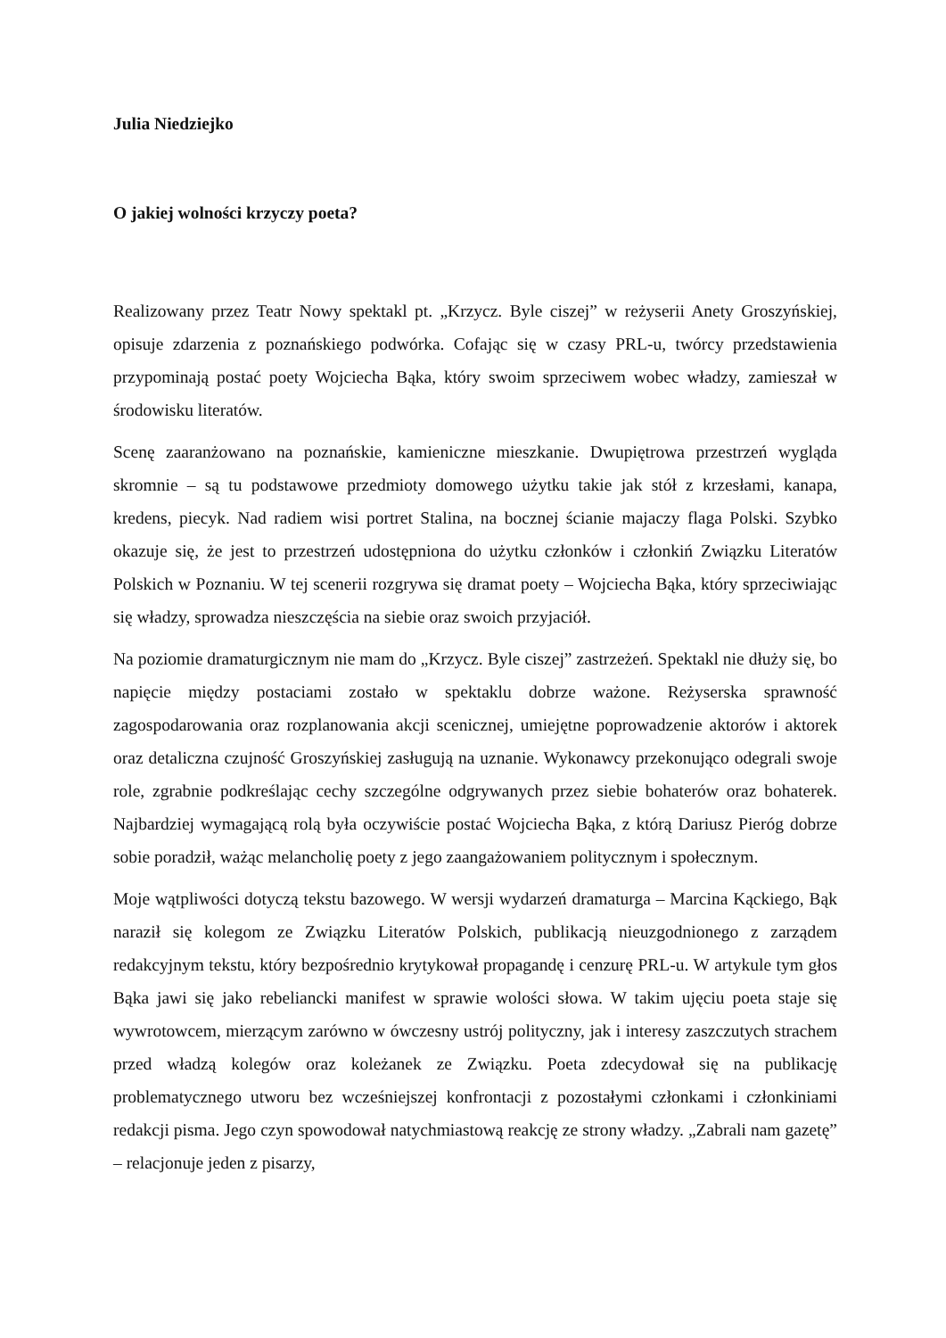Julia Niedziejko
O jakiej wolności krzyczy poeta?
Realizowany przez Teatr Nowy spektakl pt. „Krzycz. Byle ciszej” w reżyserii Anety Groszyńskiej, opisuje zdarzenia z poznańskiego podwórka. Cofając się w czasy PRL-u, twórcy przedstawienia przypominają postać poety Wojciecha Bąka, który swoim sprzeciwem wobec władzy, zamieszał w środowisku literatów.
Scenę zaaranżowano na poznańskie, kamieniczne mieszkanie. Dwupiętrowa przestrzeń wygląda skromnie – są tu podstawowe przedmioty domowego użytku takie jak stół z krzesłami, kanapa, kredens, piecyk. Nad radiem wisi portret Stalina, na bocznej ścianie majaczy flaga Polski. Szybko okazuje się, że jest to przestrzeń udostępniona do użytku członków i członkiń Związku Literatów Polskich w Poznaniu. W tej scenerii rozgrywa się dramat poety – Wojciecha Bąka, który sprzeciwiając się władzy, sprowadza nieszczęścia na siebie oraz swoich przyjaciół.
Na poziomie dramaturgicznym nie mam do „Krzycz. Byle ciszej” zastrzeżeń. Spektakl nie dłuży się, bo napięcie między postaciami zostało w spektaklu dobrze ważone. Reżyserska sprawność zagospodarowania oraz rozplanowania akcji scenicznej, umiejętne poprowadzenie aktorów i aktorek oraz detaliczna czujność Groszyńskiej zasługują na uznanie. Wykonawcy przekonująco odegrali swoje role, zgrabnie podkreślając cechy szczególne odgrywanych przez siebie bohaterów oraz bohaterek. Najbardziej wymagającą rolą była oczywiście postać Wojciecha Bąka, z którą Dariusz Pieróg dobrze sobie poradził, ważąc melancholię poety z jego zaangażowaniem politycznym i społecznym.
Moje wątpliwości dotyczą tekstu bazowego. W wersji wydarzeń dramaturga – Marcina Kąckiego, Bąk naraził się kolegom ze Związku Literatów Polskich, publikacją nieuzgodnionego z zarządem redakcyjnym tekstu, który bezpośrednio krytykował propagandę i cenzurę PRL-u. W artykule tym głos Bąka jawi się jako rebeliancki manifest w sprawie wolości słowa. W takim ujęciu poeta staje się wywrotowcem, mierzącym zarówno w ówczesny ustrój polityczny, jak i interesy zaszczutych strachem przed władzą kolegów oraz koleżanek ze Związku. Poeta zdecydował się na publikację problematycznego utworu bez wcześniejszej konfrontacji z pozostałymi członkami i członkiniami redakcji pisma. Jego czyn spowodował natychmiastową reakcję ze strony władzy. „Zabrali nam gazetę” – relacjonuje jeden z pisarzy,